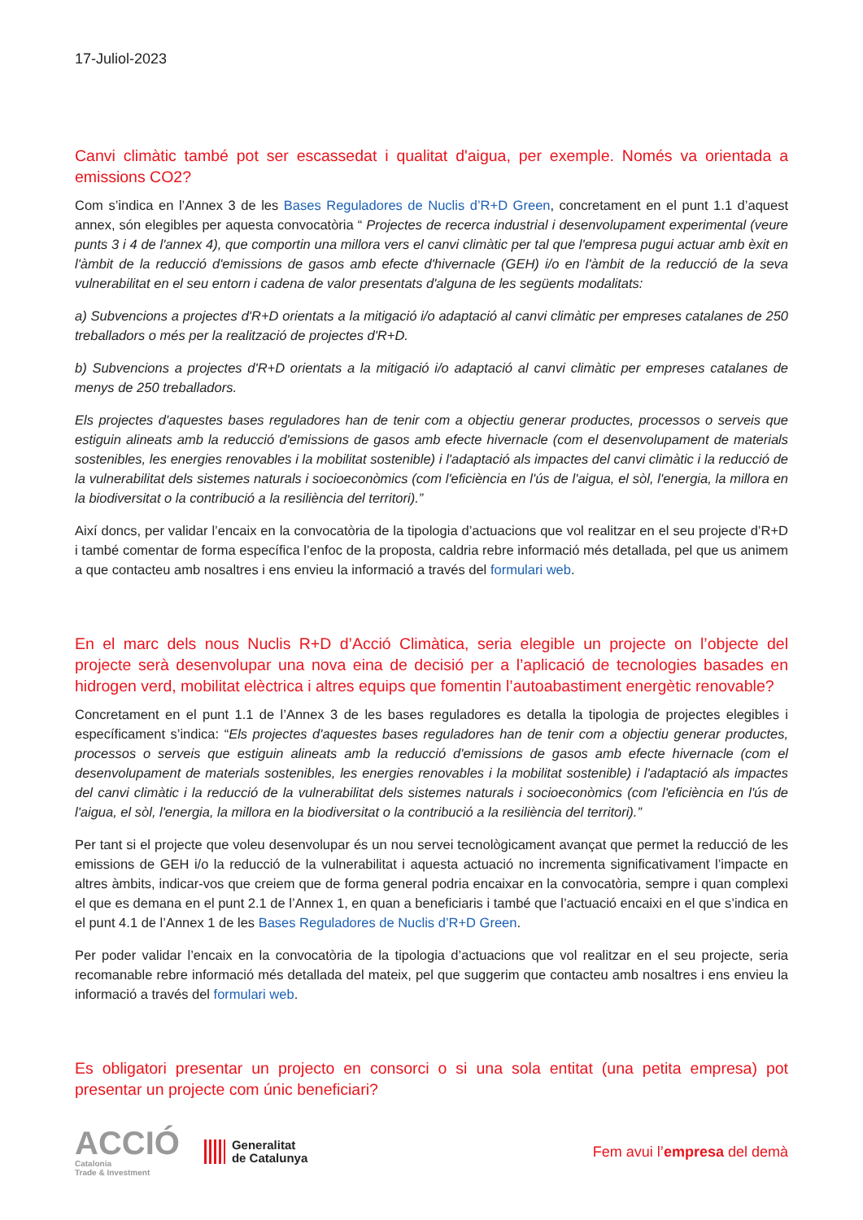17-Juliol-2023
Canvi climàtic també pot ser escassedat i qualitat d'aigua, per exemple. Només va orientada a emissions CO2?
Com s’indica en l’Annex 3 de les Bases Reguladores de Nuclis d’R+D Green, concretament en el punt 1.1 d’aquest annex, són elegibles per aquesta convocatòria “ Projectes de recerca industrial i desenvolupament experimental (veure punts 3 i 4 de l'annex 4), que comportin una millora vers el canvi climàtic per tal que l'empresa pugui actuar amb èxit en l'àmbit de la reducció d'emissions de gasos amb efecte d'hivernacle (GEH) i/o en l'àmbit de la reducció de la seva vulnerabilitat en el seu entorn i cadena de valor presentats d'alguna de les següents modalitats:
a) Subvencions a projectes d'R+D orientats a la mitigació i/o adaptació al canvi climàtic per empreses catalanes de 250 treballadors o més per la realització de projectes d'R+D.
b) Subvencions a projectes d'R+D orientats a la mitigació i/o adaptació al canvi climàtic per empreses catalanes de menys de 250 treballadors.
Els projectes d'aquestes bases reguladores han de tenir com a objectiu generar productes, processos o serveis que estiguin alineats amb la reducció d'emissions de gasos amb efecte hivernacle (com el desenvolupament de materials sostenibles, les energies renovables i la mobilitat sostenible) i l'adaptació als impactes del canvi climàtic i la reducció de la vulnerabilitat dels sistemes naturals i socioeconòmics (com l'eficiència en l'ús de l'aigua, el sòl, l'energia, la millora en la biodiversitat o la contribució a la resiliència del territori).”
Així doncs, per validar l’encaix en la convocatòria de la tipologia d’actuacions que vol realitzar en el seu projecte d’R+D i també comentar de forma específica l’enfoc de la proposta, caldria rebre informació més detallada, pel que us animem a que contacteu amb nosaltres i ens envieu la informació a través del formulari web.
En el marc dels nous Nuclis R+D d’Acció Climàtica, seria elegible un projecte on l’objecte del projecte serà desenvolupar una nova eina de decisió per a l’aplicació de tecnologies basades en hidrogen verd, mobilitat elèctrica i altres equips que fomentin l’autoabastiment energètic renovable?
Concretament en el punt 1.1 de l’Annex 3 de les bases reguladores es detalla la tipologia de projectes elegibles i específicament s’indica: “Els projectes d'aquestes bases reguladores han de tenir com a objectiu generar productes, processos o serveis que estiguin alineats amb la reducció d'emissions de gasos amb efecte hivernacle (com el desenvolupament de materials sostenibles, les energies renovables i la mobilitat sostenible) i l'adaptació als impactes del canvi climàtic i la reducció de la vulnerabilitat dels sistemes naturals i socioeconòmics (com l'eficiència en l'ús de l'aigua, el sòl, l'energia, la millora en la biodiversitat o la contribució a la resiliència del territori).”
Per tant si el projecte que voleu desenvolupar és un nou servei tecnològicament avançat que permet la reducció de les emissions de GEH i/o la reducció de la vulnerabilitat i aquesta actuació no incrementa significativament l’impacte en altres àmbits, indicar-vos que creiem que de forma general podria encaixar en la convocatòria, sempre i quan complexi el que es demana en el punt 2.1 de l’Annex 1, en quan a beneficiaris i també que l’actuació encaixi en el que s’indica en el punt 4.1 de l’Annex 1 de les Bases Reguladores de Nuclis d’R+D Green.
Per poder validar l’encaix en la convocatòria de la tipologia d’actuacions que vol realitzar en el seu projecte, seria recomanable rebre informació més detallada del mateix, pel que suggerim que contacteu amb nosaltres i ens envieu la informació a través del formulari web.
Es obligatori presentar un projecto en consorci o si una sola entitat (una petita empresa) pot presentar un projecte com únic beneficiari?
ACCIÓ
Catalonia
Trade & Investment
Generalitat
de Catalunya
Fem avui l’empresa del demà